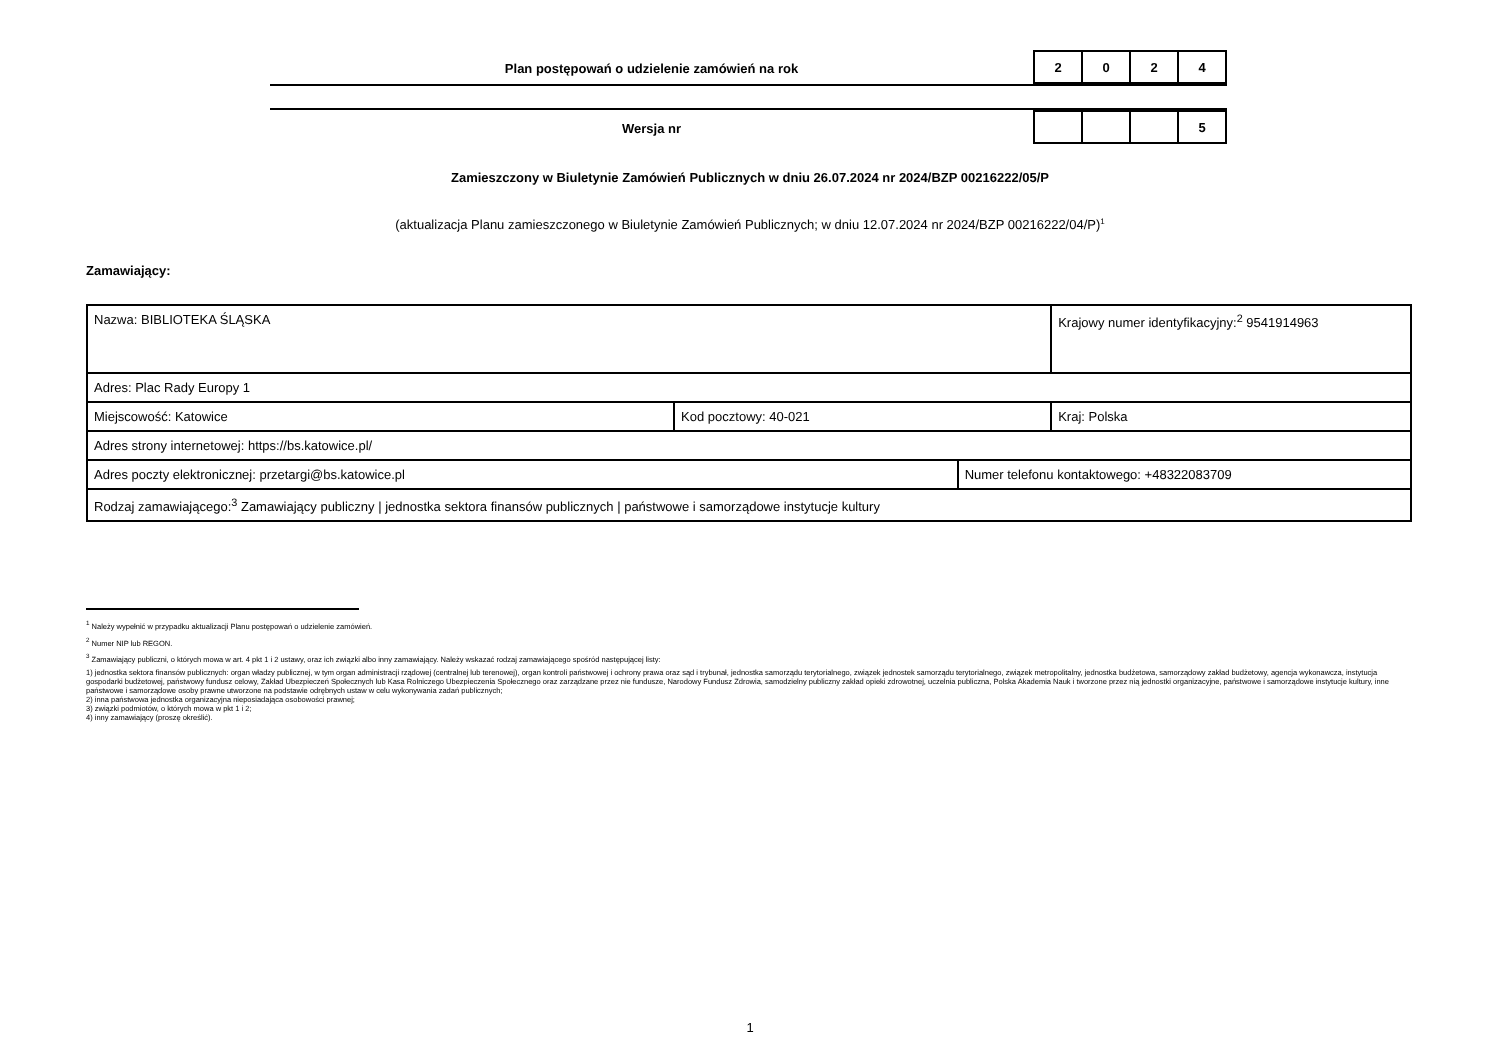Plan postępowań o udzielenie zamówień na rok
| 2 | 0 | 2 | 4 |
Wersja nr
| | | | 5 |
Zamieszczony w Biuletynie Zamówień Publicznych w dniu 26.07.2024 nr 2024/BZP 00216222/05/P
(aktualizacja Planu zamieszczonego w Biuletynie Zamówień Publicznych; w dniu 12.07.2024 nr 2024/BZP 00216222/04/P)<sup>1</sup>
Zamawiający:
| Nazwa: BIBLIOTEKA ŚLĄSKA | | | Krajowy numer identyfikacyjny:<sup>2</sup> 9541914963 |
| Adres: Plac Rady Europy 1 | | | |
| Miejscowość: Katowice | Kod pocztowy: 40-021 | | Kraj: Polska |
| Adres strony internetowej: https://bs.katowice.pl/ | | | |
| Adres poczty elektronicznej: przetargi@bs.katowice.pl | | Numer telefonu kontaktowego: +48322083709 | |
| Rodzaj zamawiającego:<sup>3</sup> Zamawiający publiczny / jednostka sektora finansów publicznych / państwowe i samorządowe instytucje kultury | | | |
<sup>1</sup> Należy wypełnić w przypadku aktualizacji Planu postępowań o udzielenie zamówień.
<sup>2</sup> Numer NIP lub REGON.
<sup>3</sup> Zamawiający publiczni, o których mowa w art. 4 pkt 1 i 2 ustawy, oraz ich związki albo inny zamawiający. Należy wskazać rodzaj zamawiającego spośród następującej listy:
1) jednostka sektora finansów publicznych: organ władzy publicznej, w tym organ administracji rządowej (centralnej lub terenowej), organ kontroli państwowej i ochrony prawa oraz sąd i trybunał, jednostka samorządu terytorialnego, związek jednostek samorządu terytorialnego, związek metropolitalny, jednostka budżetowa, samorządowy zakład budżetowy, agencja wykonawcza, instytucja gospodarki budżetowej, państwowy fundusz celowy, Zakład Ubezpieczeń Społecznych lub Kasa Rolniczego Ubezpieczenia Społecznego oraz zarządzane przez nie fundusze, Narodowy Fundusz Zdrowia, samodzielny publiczny zakład opieki zdrowotnej, uczelnia publiczna, Polska Akademia Nauk i tworzone przez nią jednostki organizacyjne, państwowe i samorządowe instytucje kultury, inne państwowe i samorządowe osoby prawne utworzone na podstawie odrębnych ustaw w celu wykonywania zadań publicznych;
2) inna państwowa jednostka organizacyjna nieposiadająca osobowości prawnej;
3) związki podmiotów, o których mowa w pkt 1 i 2;
4) inny zamawiający (proszę określić).
1